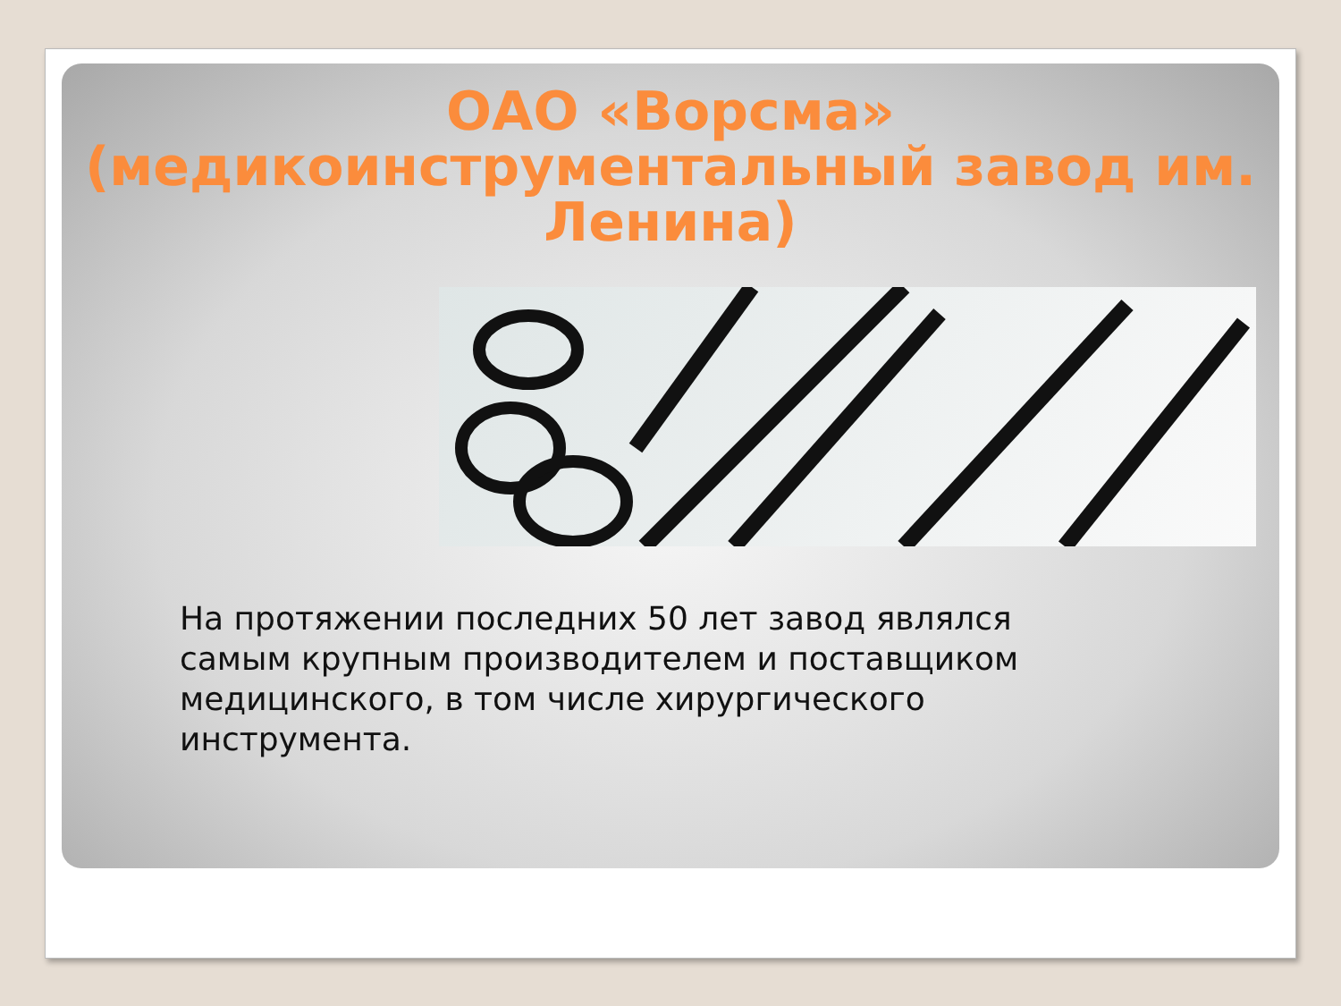ОАО «Ворсма» (медикоинструментальный завод им. Ленина)
На протяжении последних 50 лет завод являлся самым крупным производителем и поставщиком медицинского, в том числе хирургического инструмента.